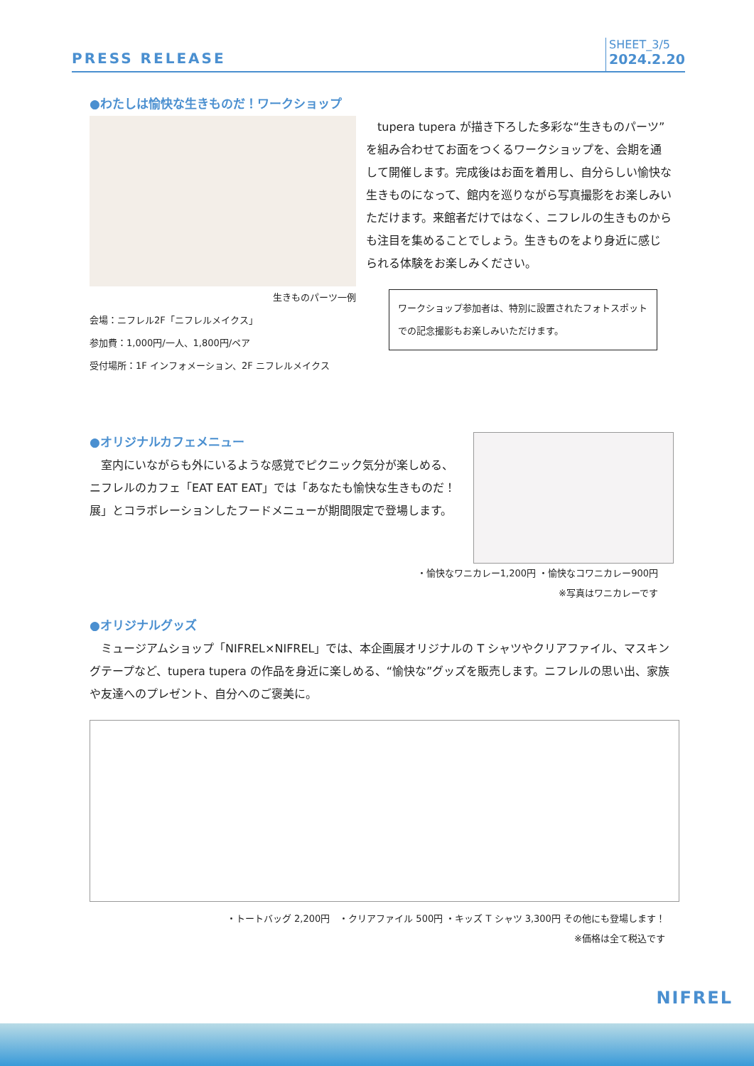PRESS RELEASE
SHEET_3/5
2024.2.20
●わたしは愉快な生きものだ！ワークショップ
生きものパーツ一例
会場：ニフレル2F「ニフレルメイクス」
参加費：1,000円/一人、1,800円/ペア
受付場所：1F インフォメーション、2F ニフレルメイクス
　tupera tupera が描き下ろした多彩な“生きものパーツ”を組み合わせてお面をつくるワークショップを、会期を通して開催します。完成後はお面を着用し、自分らしい愉快な生きものになって、館内を巡りながら写真撮影をお楽しみいただけます。来館者だけではなく、ニフレルの生きものからも注目を集めることでしょう。生きものをより身近に感じられる体験をお楽しみください。
ワークショップ参加者は、特別に設置されたフォトスポットでの記念撮影もお楽しみいただけます。
●オリジナルカフェメニュー
　室内にいながらも外にいるような感覚でピクニック気分が楽しめる、ニフレルのカフェ「EAT EAT EAT」では「あなたも愉快な生きものだ！展」とコラボレーションしたフードメニューが期間限定で登場します。
・愉快なワニカレー1,200円 ・愉快なコワニカレー900円
※写真はワニカレーです
●オリジナルグッズ
　ミュージアムショップ「NIFREL×NIFREL」では、本企画展オリジナルの T シャツやクリアファイル、マスキングテープなど、tupera tupera の作品を身近に楽しめる、“愉快な”グッズを販売します。ニフレルの思い出、家族や友達へのプレゼント、自分へのご褒美に。
・トートバッグ 2,200円　・クリアファイル 500円 ・キッズ T シャツ 3,300円 その他にも登場します！
※価格は全て税込です
NIFREL